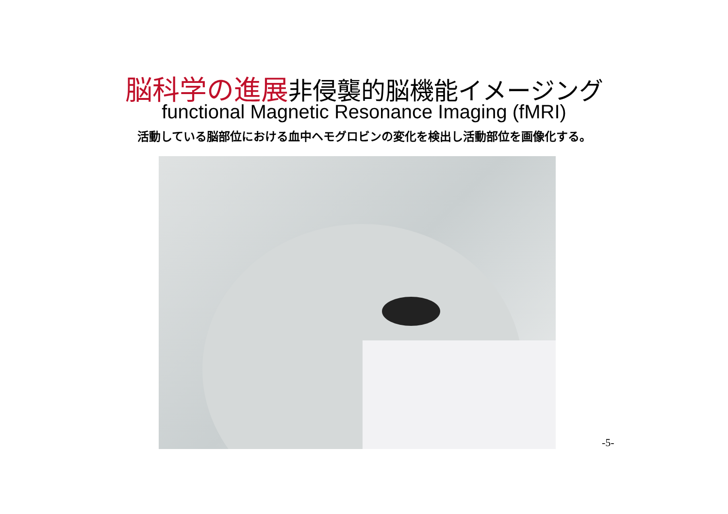脳科学の進展非侵襲的脳機能イメージング
functional Magnetic Resonance Imaging (fMRI)
活動している脳部位における血中ヘモグロビンの変化を検出し活動部位を画像化する。
-5-